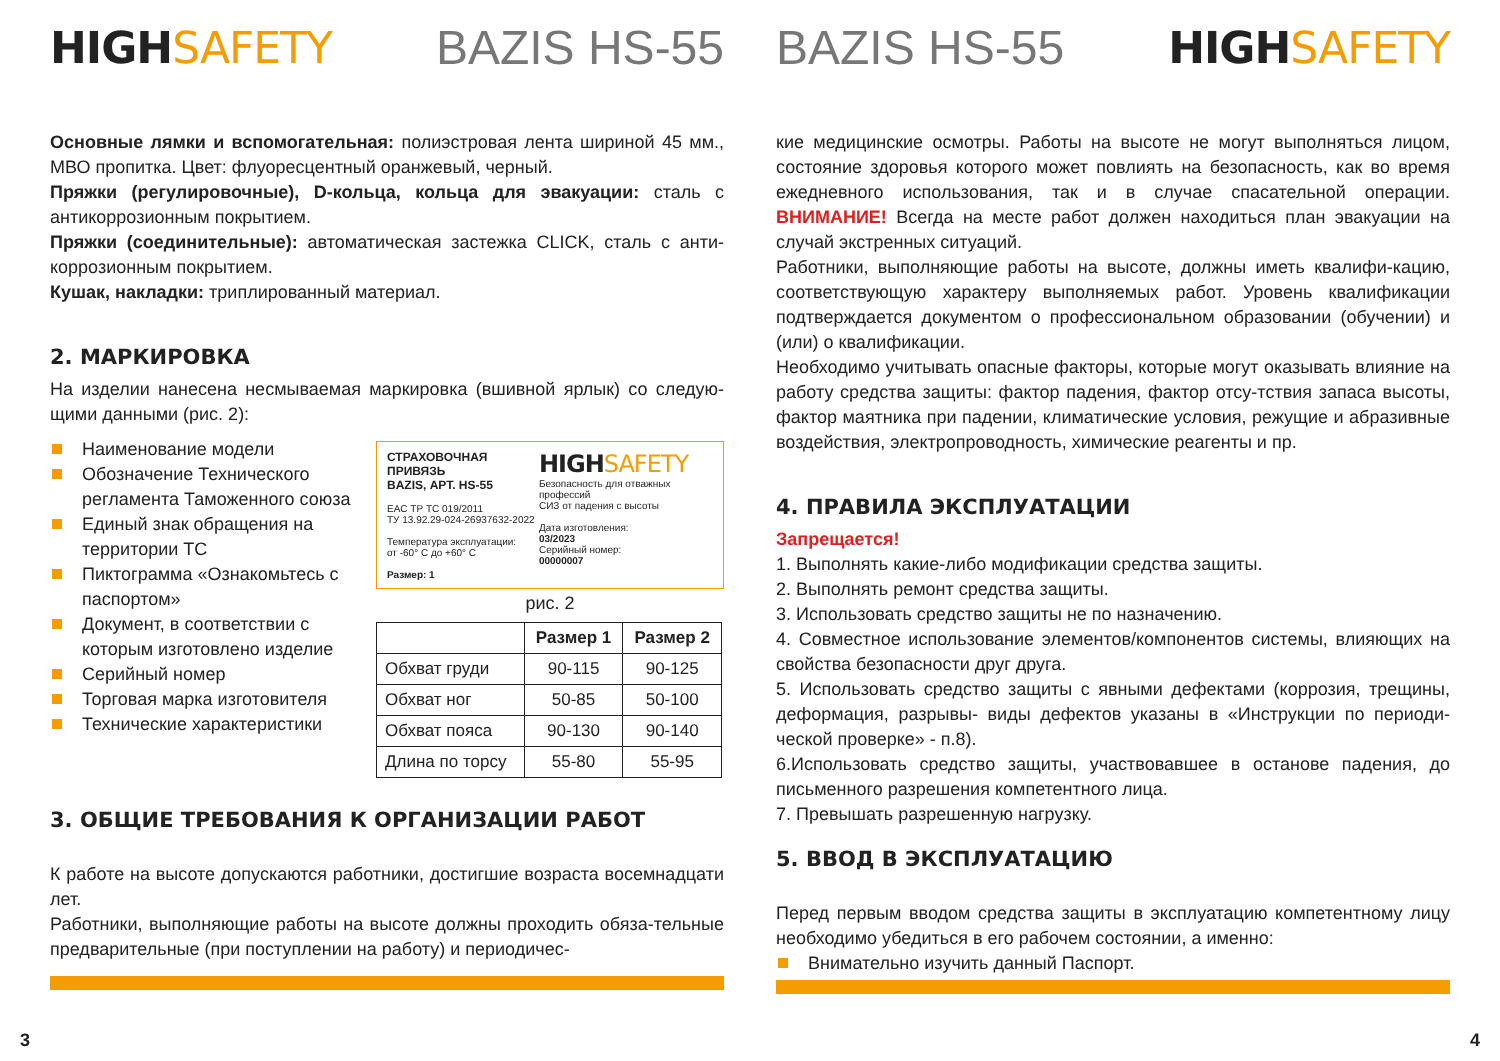HIGHSAFETY BAZIS HS-55
Основные лямки и вспомогательная: полиэстровая лента шириной 45 мм., МВО пропитка. Цвет: флуоресцентный оранжевый, черный.
Пряжки (регулировочные), D-кольца, кольца для эвакуации: сталь с антикоррозионным покрытием.
Пряжки (соединительные): автоматическая застежка CLICK, сталь с анти-коррозионным покрытием.
Кушак, накладки: триплированный материал.
2. МАРКИРОВКА
На изделии нанесена несмываемая маркировка (вшивной ярлык) со следую-щими данными (рис. 2):
Наименование модели
Обозначение Технического регламента Таможенного союза
Единый знак обращения на территории ТС
Пиктограмма «Ознакомьтесь с паспортом»
Документ, в соответствии с которым изготовлено изделие
Серийный номер
Торговая марка изготовителя
Технические характеристики
СТРАХОВОЧНАЯ ПРИВЯЗЬ
BAZIS, АРТ. HS-55
EAC ТР ТС 019/2011
ТУ 13.92.29-024-26937632-2022
Температура эксплуатации:
от -60° С до +60° С
Размер: 1
HIGHSAFETY
Безопасность для отважных профессий
СИЗ от падения с высоты
Дата изготовления:
03/2023
Серийный номер:
00000007
рис. 2
| | Размер 1 | Размер 2 |
| --- | --- | --- |
| Обхват груди | 90-115 | 90-125 |
| Обхват ног | 50-85 | 50-100 |
| Обхват пояса | 90-130 | 90-140 |
| Длина по торсу | 55-80 | 55-95 |
3. ОБЩИЕ ТРЕБОВАНИЯ К ОРГАНИЗАЦИИ РАБОТ
К работе на высоте допускаются работники, достигшие возраста восемнадцати лет.
Работники, выполняющие работы на высоте должны проходить обяза-тельные предварительные (при поступлении на работу) и периодичес-
3
BAZIS HS-55 HIGHSAFETY
кие медицинские осмотры. Работы на высоте не могут выполняться лицом, состояние здоровья которого может повлиять на безопасность, как во время ежедневного использования, так и в случае спасательной операции. ВНИМАНИЕ! Всегда на месте работ должен находиться план эвакуации на случай экстренных ситуаций.
Работники, выполняющие работы на высоте, должны иметь квалифи-кацию, соответствующую характеру выполняемых работ. Уровень квалификации подтверждается документом о профессиональном образовании (обучении) и (или) о квалификации.
Необходимо учитывать опасные факторы, которые могут оказывать влияние на работу средства защиты: фактор падения, фактор отсу-тствия запаса высоты, фактор маятника при падении, климатические условия, режущие и абразивные воздействия, электропроводность, химические реагенты и пр.
4. ПРАВИЛА ЭКСПЛУАТАЦИИ
Запрещается!
1. Выполнять какие-либо модификации средства защиты.
2. Выполнять ремонт средства защиты.
3. Использовать средство защиты не по назначению.
4. Совместное использование элементов/компонентов системы, влияющих на свойства безопасности друг друга.
5. Использовать средство защиты с явными дефектами (коррозия, трещины, деформация, разрывы- виды дефектов указаны в «Инструкции по периоди-ческой проверке» - п.8).
6.Использовать средство защиты, участвовавшее в останове падения, до письменного разрешения компетентного лица.
7. Превышать разрешенную нагрузку.
5. ВВОД В ЭКСПЛУАТАЦИЮ
Перед первым вводом средства защиты в эксплуатацию компетентному лицу необходимо убедиться в его рабочем состоянии, а именно:
Внимательно изучить данный Паспорт.
4